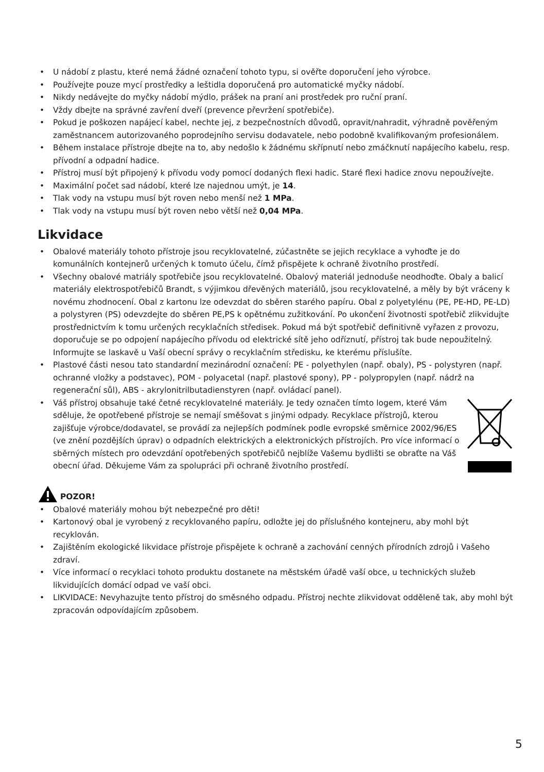• U nádobí z plastu, které nemá žádné označení tohoto typu, si ověřte doporučení jeho výrobce.
• Používejte pouze mycí prostředky a leštidla doporučená pro automatické myčky nádobí.
• Nikdy nedávejte do myčky nádobí mýdlo, prášek na praní ani prostředek pro ruční praní.
• Vždy dbejte na správné zavření dveří (prevence převržení spotřebiče).
• Pokud je poškozen napájecí kabel, nechte jej, z bezpečnostních důvodů, opravit/nahradit, výhradně pověřeným zaměstnancem autorizovaného poprodejního servisu dodavatele, nebo podobně kvalifikovaným profesionálem.
• Během instalace přístroje dbejte na to, aby nedošlo k žádnému skřípnutí nebo zmáčknutí napájecího kabelu, resp. přívodní a odpadní hadice.
• Přístroj musí být připojený k přívodu vody pomocí dodaných flexi hadic. Staré flexi hadice znovu nepoužívejte.
• Maximální počet sad nádobí, které lze najednou umýt, je 14.
• Tlak vody na vstupu musí být roven nebo menší než 1 MPa.
• Tlak vody na vstupu musí být roven nebo větší než 0,04 MPa.
Likvidace
• Obalové materiály tohoto přístroje jsou recyklovatelné, zúčastněte se jejich recyklace a vyhoďte je do komunálních kontejnerů určených k tomuto účelu, čímž přispějete k ochraně životního prostředí.
• Všechny obalové matriály spotřebiče jsou recyklovatelné. Obalový materiál jednoduše neodhoďte. Obaly a balicí materiály elektrospotřebičů Brandt, s výjimkou dřevěných materiálů, jsou recyklovatelné, a měly by být vráceny k novému zhodnocení. Obal z kartonu lze odevzdat do sběren starého papíru. Obal z polyetylénu (PE, PE-HD, PE-LD) a polystyren (PS) odevzdejte do sběren PE,PS k opětnému zužitkování. Po ukončení životnosti spotřebič zlikvidujte prostřednictvím k tomu určených recyklačních středisek. Pokud má být spotřebič definitivně vyřazen z provozu, doporučuje se po odpojení napájecího přívodu od elektrické sítě jeho odříznutí, přístroj tak bude nepoužitelný. Informujte se laskavě u Vaší obecní správy o recyklačním středisku, ke kterému příslušíte.
• Plastové části nesou tato standardní mezinárodní označení: PE - polyethylen (např. obaly), PS - polystyren (např. ochranné vložky a podstavec), POM - polyacetal (např. plastové spony), PP - polypropylen (např. nádrž na regenerační sůl), ABS - akrylonitrilbutadienstyren (např. ovládací panel).
• Váš přístroj obsahuje také četné recyklovatelné materiály. Je tedy označen tímto logem, které Vám sděluje, že opotřebené přístroje se nemají směšovat s jinými odpady. Recyklace přístrojů, kterou zajišťuje výrobce/dodavatel, se provádí za nejlepších podmínek podle evropské směrnice 2002/96/ES (ve znění pozdějších úprav) o odpadních elektrických a elektronických přístrojích. Pro více informací o sběrných místech pro odevzdání opotřebených spotřebičů nejblíže Vašemu bydlišti se obraťte na Váš obecní úřad. Děkujeme Vám za spolupráci při ochraně životního prostředí.
POZOR!
• Obalové materiály mohou být nebezpečné pro děti!
• Kartonový obal je vyrobený z recyklovaného papíru, odložte jej do příslušného kontejneru, aby mohl být recyklován.
• Zajištěním ekologické likvidace přístroje přispějete k ochraně a zachování cenných přírodních zdrojů i Vašeho zdraví.
• Více informací o recyklaci tohoto produktu dostanete na městském úřadě vaší obce, u technických služeb likvidujících domácí odpad ve vaší obci.
• LIKVIDACE: Nevyhazujte tento přístroj do směsného odpadu. Přístroj nechte zlikvidovat odděleně tak, aby mohl být zpracován odpovídajícím způsobem.
5